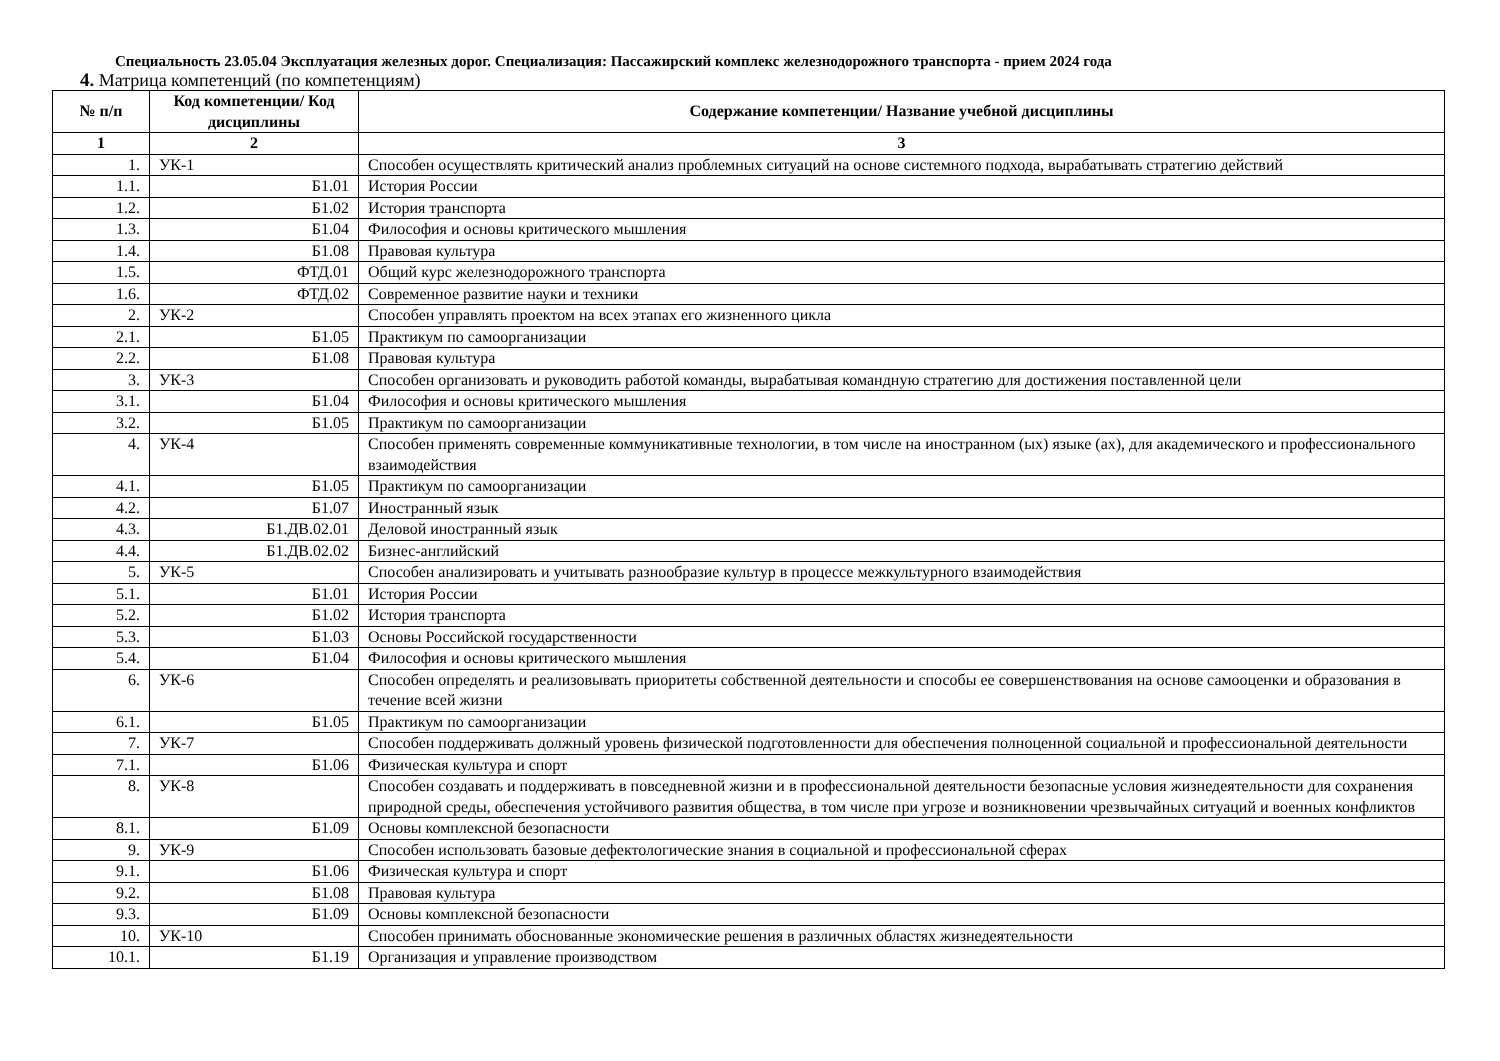Специальность 23.05.04 Эксплуатация железных дорог. Специализация: Пассажирский комплекс железнодорожного транспорта - прием 2024 года
4. Матрица компетенций (по компетенциям)
| № п/п | Код компетенции/ Код дисциплины | Содержание компетенции/ Название учебной дисциплины |
| --- | --- | --- |
| 1 | 2 | 3 |
| 1. | УК-1 | Способен осуществлять критический анализ проблемных ситуаций на основе системного подхода, вырабатывать стратегию действий |
| 1.1. | Б1.01 | История России |
| 1.2. | Б1.02 | История транспорта |
| 1.3. | Б1.04 | Философия и основы критического мышления |
| 1.4. | Б1.08 | Правовая культура |
| 1.5. | ФТД.01 | Общий курс железнодорожного транспорта |
| 1.6. | ФТД.02 | Современное развитие науки и техники |
| 2. | УК-2 | Способен управлять проектом на всех этапах его жизненного цикла |
| 2.1. | Б1.05 | Практикум по самоорганизации |
| 2.2. | Б1.08 | Правовая культура |
| 3. | УК-3 | Способен организовать и руководить работой команды, вырабатывая командную стратегию для достижения поставленной цели |
| 3.1. | Б1.04 | Философия и основы критического мышления |
| 3.2. | Б1.05 | Практикум по самоорганизации |
| 4. | УК-4 | Способен применять современные коммуникативные технологии, в том числе на иностранном (ых) языке (ах), для академического и профессионального взаимодействия |
| 4.1. | Б1.05 | Практикум по самоорганизации |
| 4.2. | Б1.07 | Иностранный язык |
| 4.3. | Б1.ДВ.02.01 | Деловой иностранный язык |
| 4.4. | Б1.ДВ.02.02 | Бизнес-английский |
| 5. | УК-5 | Способен анализировать и учитывать разнообразие культур в процессе межкультурного взаимодействия |
| 5.1. | Б1.01 | История России |
| 5.2. | Б1.02 | История транспорта |
| 5.3. | Б1.03 | Основы Российской государственности |
| 5.4. | Б1.04 | Философия и основы критического мышления |
| 6. | УК-6 | Способен определять и реализовывать приоритеты собственной деятельности и способы ее совершенствования на основе самооценки и образования в течение всей жизни |
| 6.1. | Б1.05 | Практикум по самоорганизации |
| 7. | УК-7 | Способен поддерживать должный уровень физической подготовленности для обеспечения полноценной социальной и профессиональной деятельности |
| 7.1. | Б1.06 | Физическая культура и спорт |
| 8. | УК-8 | Способен создавать и поддерживать в повседневной жизни и в профессиональной деятельности безопасные условия жизнедеятельности для сохранения природной среды, обеспечения устойчивого развития общества, в том числе при угрозе и возникновении чрезвычайных ситуаций и военных конфликтов |
| 8.1. | Б1.09 | Основы комплексной безопасности |
| 9. | УК-9 | Способен использовать базовые дефектологические знания в социальной и профессиональной сферах |
| 9.1. | Б1.06 | Физическая культура и спорт |
| 9.2. | Б1.08 | Правовая культура |
| 9.3. | Б1.09 | Основы комплексной безопасности |
| 10. | УК-10 | Способен принимать обоснованные экономические решения в различных областях жизнедеятельности |
| 10.1. | Б1.19 | Организация и управление производством |